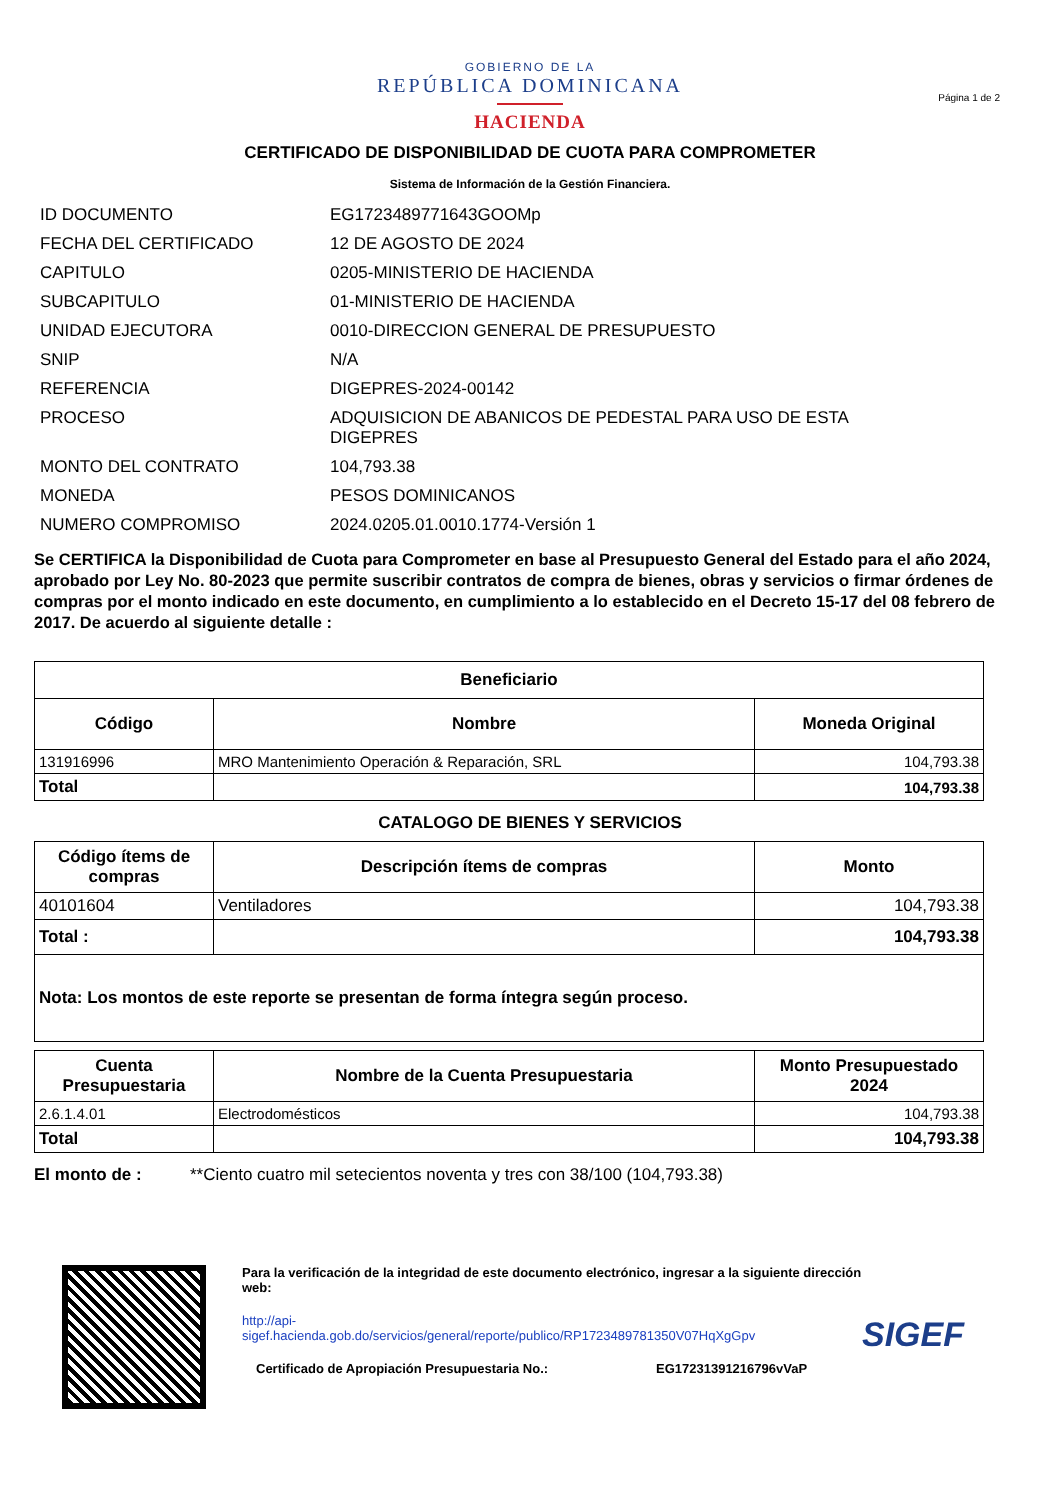Página 1 de 2
GOBIERNO DE LA
REPÚBLICA DOMINICANA
HACIENDA
CERTIFICADO DE DISPONIBILIDAD DE CUOTA PARA COMPROMETER
Sistema de Información de la Gestión Financiera.
ID DOCUMENTO
EG1723489771643GOOMp
FECHA DEL CERTIFICADO
12 DE AGOSTO DE 2024
CAPITULO
0205-MINISTERIO DE HACIENDA
SUBCAPITULO
01-MINISTERIO DE HACIENDA
UNIDAD EJECUTORA
0010-DIRECCION GENERAL DE PRESUPUESTO
SNIP
N/A
REFERENCIA
DIGEPRES-2024-00142
PROCESO
ADQUISICION DE ABANICOS DE PEDESTAL PARA USO DE ESTA DIGEPRES
MONTO DEL CONTRATO
104,793.38
MONEDA
PESOS DOMINICANOS
NUMERO COMPROMISO
2024.0205.01.0010.1774-Versión 1
Se CERTIFICA la Disponibilidad de Cuota para Comprometer en base al Presupuesto General del Estado para el año 2024, aprobado por Ley No. 80-2023 que permite suscribir contratos de compra de bienes, obras y servicios o firmar órdenes de compras por el monto indicado en este documento, en cumplimiento a lo establecido en el Decreto 15-17 del 08 febrero de 2017. De acuerdo al siguiente detalle :
| Beneficiario | | |
| --- | --- | --- |
| Código | Nombre | Moneda Original |
| 131916996 | MRO Mantenimiento Operación & Reparación, SRL | 104,793.38 |
| Total | | 104,793.38 |
CATALOGO DE BIENES Y SERVICIOS
| Código ítems de compras | Descripción ítems de compras | Monto |
| --- | --- | --- |
| 40101604 | Ventiladores | 104,793.38 |
| Total : | | 104,793.38 |
| Nota: Los montos de este reporte se presentan de forma íntegra según proceso. | | |
| Cuenta Presupuestaria | Nombre de la Cuenta Presupuestaria | Monto Presupuestado 2024 |
| --- | --- | --- |
| 2.6.1.4.01 | Electrodomésticos | 104,793.38 |
| Total | | 104,793.38 |
El monto de : **Ciento cuatro mil setecientos noventa y tres con 38/100 (104,793.38)
Para la verificación de la integridad de este documento electrónico, ingresar a la siguiente dirección web:
http://api-sigef.hacienda.gob.do/servicios/general/reporte/publico/RP1723489781350V07HqXgGpv
Certificado de Apropiación Presupuestaria No.: EG17231391216796vVaP
SIGEF